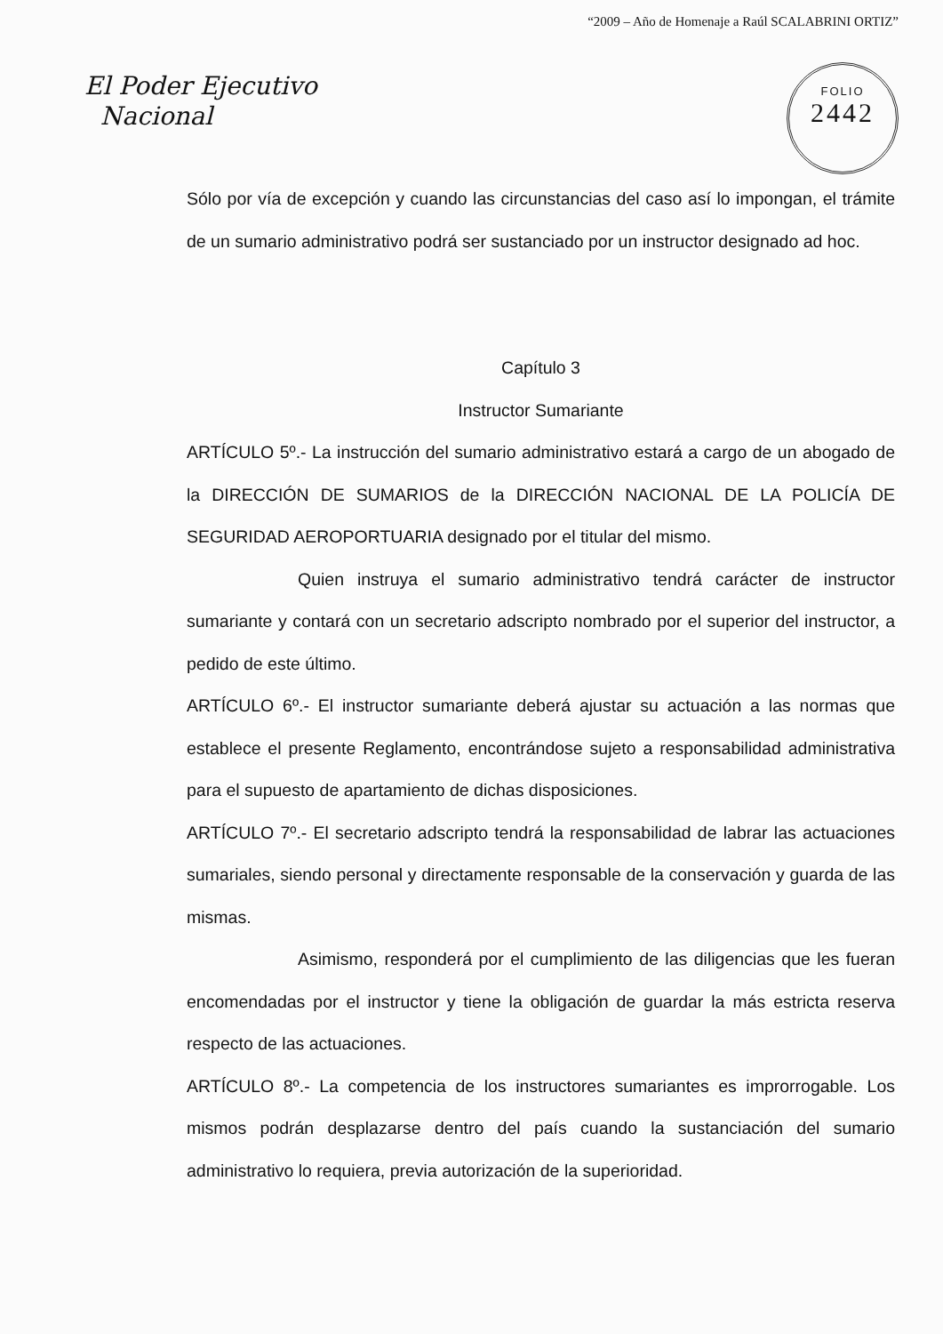“2009 – Año de Homenaje a Raúl SCALABRINI ORTIZ”
El Poder Ejecutivo
Nacional
FOLIO
2442
Sólo por vía de excepción y cuando las circunstancias del caso así lo impongan, el trámite de un sumario administrativo podrá ser sustanciado por un instructor designado ad hoc.
Capítulo 3
Instructor Sumariante
ARTÍCULO 5º.- La instrucción del sumario administrativo estará a cargo de un abogado de la DIRECCIÓN DE SUMARIOS de la DIRECCIÓN NACIONAL DE LA POLICÍA DE SEGURIDAD AEROPORTUARIA designado por el titular del mismo.
Quien instruya el sumario administrativo tendrá carácter de instructor sumariante y contará con un secretario adscripto nombrado por el superior del instructor, a pedido de este último.
ARTÍCULO 6º.- El instructor sumariante deberá ajustar su actuación a las normas que establece el presente Reglamento, encontrándose sujeto a responsabilidad administrativa para el supuesto de apartamiento de dichas disposiciones.
ARTÍCULO 7º.- El secretario adscripto tendrá la responsabilidad de labrar las actuaciones sumariales, siendo personal y directamente responsable de la conservación y guarda de las mismas.
Asimismo, responderá por el cumplimiento de las diligencias que les fueran encomendadas por el instructor y tiene la obligación de guardar la más estricta reserva respecto de las actuaciones.
ARTÍCULO 8º.- La competencia de los instructores sumariantes es improrrogable. Los mismos podrán desplazarse dentro del país cuando la sustanciación del sumario administrativo lo requiera, previa autorización de la superioridad.